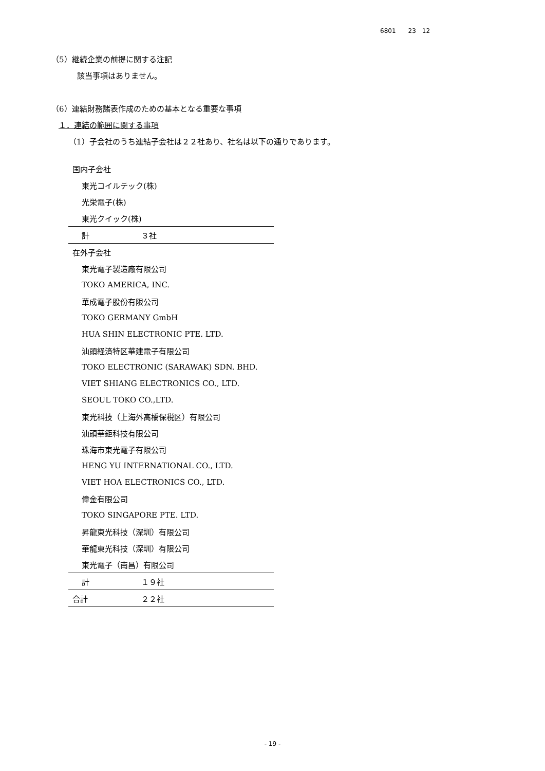6801　　23　12
（5）継続企業の前提に関する注記
該当事項はありません。
（6）連結財務諸表作成のための基本となる重要な事項
１．連結の範囲に関する事項
（1）子会社のうち連結子会社は２２社あり、社名は以下の通りであります。
| 国内子会社 | |
| 東光コイルテック(株) | |
| 光栄電子(株) | |
| 東光クイック(株) | |
| 計 | ３社 |
| 在外子会社 | |
| 東光電子製造廠有限公司 | |
| TOKO AMERICA, INC. | |
| 華成電子股份有限公司 | |
| TOKO GERMANY GmbH | |
| HUA SHIN ELECTRONIC PTE. LTD. | |
| 汕頭経済特区華建電子有限公司 | |
| TOKO ELECTRONIC (SARAWAK) SDN. BHD. | |
| VIET SHIANG ELECTRONICS CO., LTD. | |
| SEOUL TOKO CO.,LTD. | |
| 東光科技（上海外高橋保税区）有限公司 | |
| 汕頭華鉅科技有限公司 | |
| 珠海市東光電子有限公司 | |
| HENG YU INTERNATIONAL CO., LTD. | |
| VIET HOA ELECTRONICS CO., LTD. | |
| 偉金有限公司 | |
| TOKO SINGAPORE PTE. LTD. | |
| 昇龍東光科技（深圳）有限公司 | |
| 華龍東光科技（深圳）有限公司 | |
| 東光電子（南昌）有限公司 | |
| 計 | １９社 |
| 合計 | ２２社 |
- 19 -